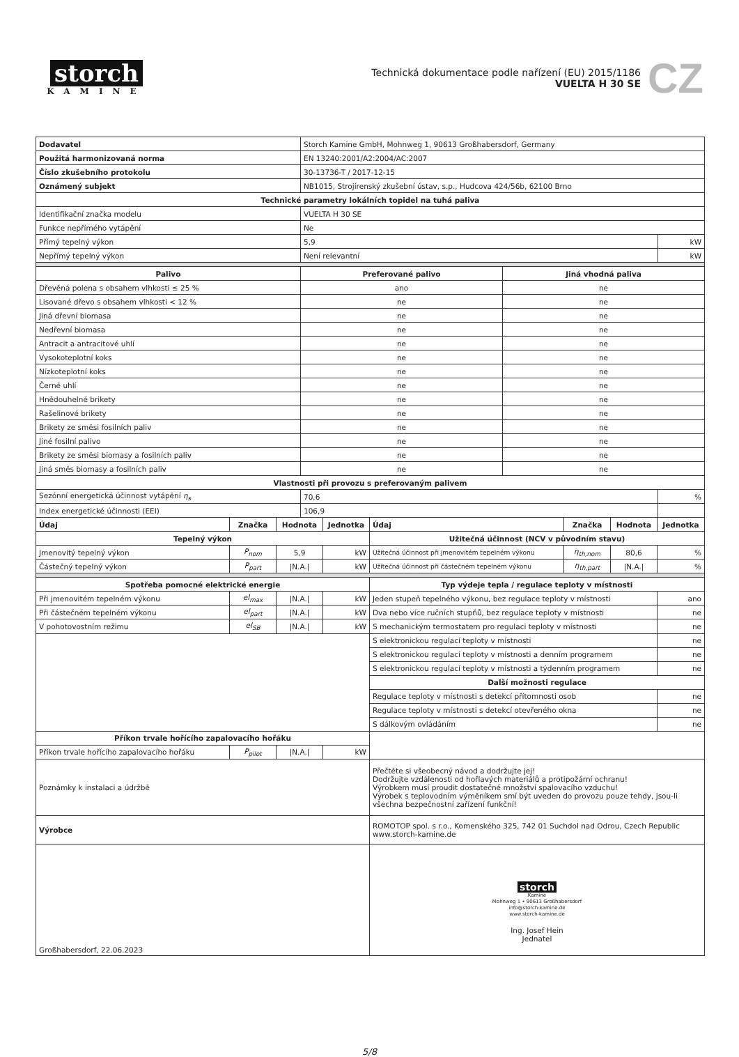storch
KAMINE
Technická dokumentace podle nařízení (EU) 2015/1186
VUELTA H 30 SE
CZ
| Dodavatel | Storch Kamine GmbH, Mohnweg 1, 90613 Großhabersdorf, Germany | |
| Použitá harmonizovaná norma | EN 13240:2001/A2:2004/AC:2007 | |
| Číslo zkušebního protokolu | 30-13736-T / 2017-12-15 | |
| Oznámený subjekt | NB1015, Strojírenský zkušební ústav, s.p., Hudcova 424/56b, 62100 Brno | |
| Technické parametry lokálních topidel na tuhá paliva | | |
| Identifikační značka modelu | VUELTA H 30 SE | |
| Funkce nepřímého vytápění | Ne | |
| Přímý tepelný výkon | 5,9 | kW |
| Nepřímý tepelný výkon | Není relevantní | kW |
| Palivo | Preferované palivo | Jiná vhodná paliva |
| --- | --- | --- |
| Dřevěná polena s obsahem vlhkosti ≤ 25 % | ano | ne |
| Lisované dřevo s obsahem vlhkosti < 12 % | ne | ne |
| Jiná dřevní biomasa | ne | ne |
| Nedřevní biomasa | ne | ne |
| Antracit a antracitové uhlí | ne | ne |
| Vysokoteplotní koks | ne | ne |
| Nízkoteplotní koks | ne | ne |
| Černé uhlí | ne | ne |
| Hnědouhelné brikety | ne | ne |
| Rašelinové brikety | ne | ne |
| Brikety ze směsi fosilních paliv | ne | ne |
| Jiné fosilní palivo | ne | ne |
| Brikety ze směsi biomasy a fosilních paliv | ne | ne |
| Jiná směs biomasy a fosilních paliv | ne | ne |
| Vlastnosti při provozu s preferovaným palivem | | |
| --- | --- | --- |
| Sezónní energetická účinnost vytápění η<sub>s</sub> | 70,6 | % |
| Index energetické účinnosti (EEI) | 106,9 | |
| Údaj | Značka | Hodnota | Jednotka | Údaj | Značka | Hodnota | Jednotka |
| Tepelný výkon | | | | Užitečná účinnost (NCV v původním stavu) | | | |
| Jmenovitý tepelný výkon | P<sub>nom</sub> | 5,9 | kW | Užitečná účinnost při jmenovitém tepelném výkonu | η<sub>th,nom</sub> | 80,6 | % |
| Částečný tepelný výkon | P<sub>part</sub> | /N.A./ | kW | Užitečná účinnost při částečném tepelném výkonu | η<sub>th,part</sub> | /N.A./ | % |
| Spotřeba pomocné elektrické energie | | | | Typ výdeje tepla / regulace teploty v místnosti | | | |
| Při jmenovitém tepelném výkonu | el<sub>max</sub> | /N.A./ | kW | Jeden stupeň tepelného výkonu, bez regulace teploty v místnosti | | | ano |
| Při částečném tepelném výkonu | el<sub>part</sub> | /N.A./ | kW | Dva nebo více ručních stupňů, bez regulace teploty v místnosti | | | ne |
| V pohotovostním režimu | el<sub>SB</sub> | /N.A./ | kW | S mechanickým termostatem pro regulaci teploty v místnosti | | | ne |
| | | | | S elektronickou regulací teploty v místnosti | | | ne |
| | | | | S elektronickou regulací teploty v místnosti a denním programem | | | ne |
| | | | | S elektronickou regulací teploty v místnosti a týdenním programem | | | ne |
| | | | | Další možnosti regulace | | | |
| | | | | Regulace teploty v místnosti s detekcí přítomnosti osob | | | ne |
| | | | | Regulace teploty v místnosti s detekcí otevřeného okna | | | ne |
| | | | | S dálkovým ovládáním | | | ne |
| Příkon trvale hořícího zapalovacího hořáku | | | | | | | |
| Příkon trvale hořícího zapalovacího hořáku | P<sub>pilot</sub> | /N.A./ | kW | | | | |
| Poznámky k instalaci a údržbě | | | | Přečtěte si všeobecný návod a dodržujte jej! Dodržujte vzdálenosti od hořlavých materiálů a protipožární ochranu! Výrobkem musí proudit dostatečné množství spalovacího vzduchu! Výrobek s teplovodním výměníkem smí být uveden do provozu pouze tehdy, jsou-li všechna bezpečnostní zařízení funkční! | | | |
| Výrobce | | | | ROMOTOP spol. s r.o., Komenského 325, 742 01 Suchdol nad Odrou, Czech Republic www.storch-kamine.de | | | |
| Großhabersdorf, 22.06.2023 | | | | storch Kamine Mohnweg 1 • 90613 Großhabersdorf info@storch-kamine.de www.storch-kamine.de Ing. Josef Hein Jednatel | | | |
5/8